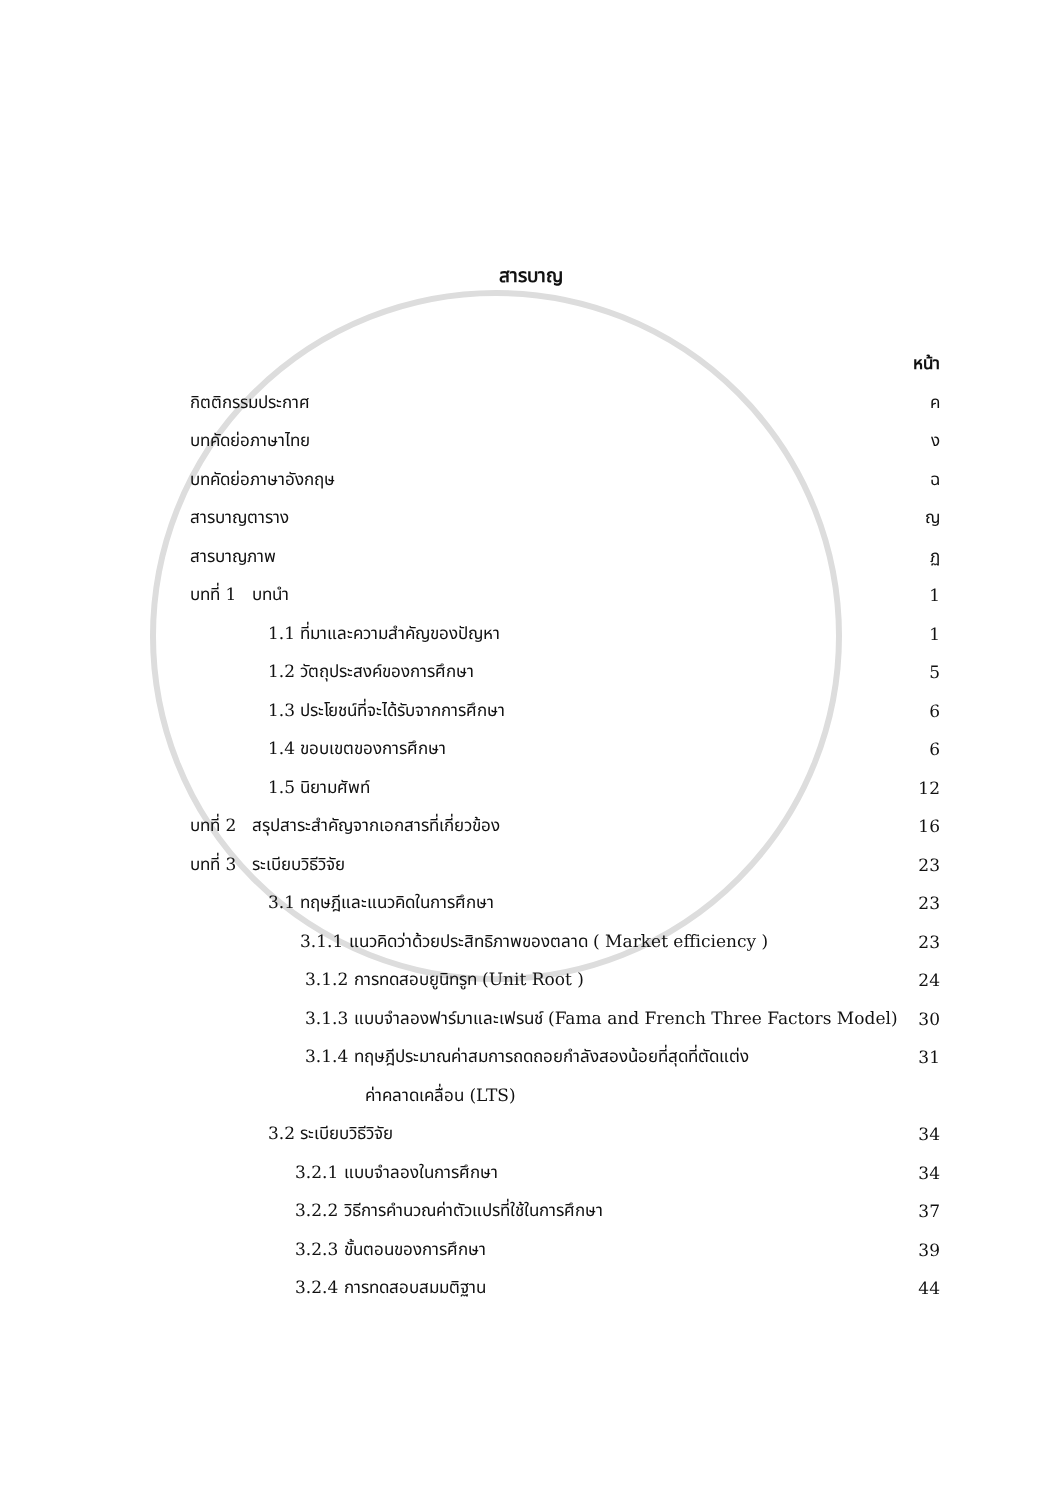สารบาญ
หน้า
กิตติกรรมประกาศ ค
บทคัดย่อภาษาไทย ง
บทคัดย่อภาษาอังกฤษ ฉ
สารบาญตาราง ญ
สารบาญภาพ ฏ
บทที่ 1 บทนำ 1
1.1 ที่มาและความสำคัญของปัญหา 1
1.2 วัตถุประสงค์ของการศึกษา 5
1.3 ประโยชน์ที่จะได้รับจากการศึกษา 6
1.4 ขอบเขตของการศึกษา 6
1.5 นิยามศัพท์ 12
บทที่ 2 สรุปสาระสำคัญจากเอกสารที่เกี่ยวข้อง 16
บทที่ 3 ระเบียบวิธีวิจัย 23
3.1 ทฤษฎีและแนวคิดในการศึกษา 23
3.1.1 แนวคิดว่าด้วยประสิทธิภาพของตลาด ( Market efficiency ) 23
3.1.2 การทดสอบยูนิทรูท (Unit Root ) 24
3.1.3 แบบจำลองฟาร์มาและเฟรนช์ (Fama and French Three Factors Model) 30
3.1.4 ทฤษฎีประมาณค่าสมการถดถอยกำลังสองน้อยที่สุดที่ตัดแต่ง 31
ค่าคลาดเคลื่อน (LTS)
3.2 ระเบียบวิธีวิจัย 34
3.2.1 แบบจำลองในการศึกษา 34
3.2.2 วิธีการคำนวณค่าตัวแปรที่ใช้ในการศึกษา 37
3.2.3 ขั้นตอนของการศึกษา 39
3.2.4 การทดสอบสมมติฐาน 44